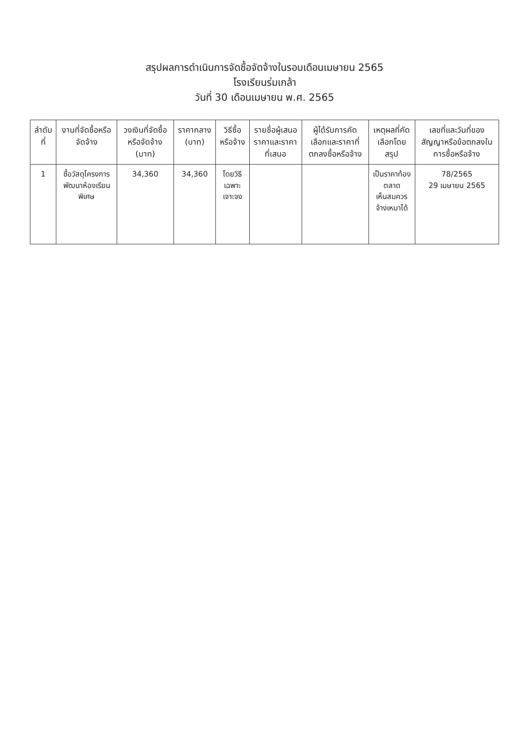สรุปผลการดำเนินการจัดซื้อจัดจ้างในรอบเดือนเมษายน 2565
โรงเรียนร่มเกล้า
วันที่ 30 เดือนเมษายน พ.ศ. 2565
| ลำดับที่ | งานที่จัดซื้อหรือจัดจ้าง | วงเงินที่จัดซื้อหรือจัดจ้าง (บาท) | ราคากลาง (บาท) | วิธีซื้อหรือจ้าง | รายชื่อผู้เสนอราคาและราคาที่เสนอ | ผู้ได้รับการคัดเลือกและราคาที่ตกลงซื้อหรือจ้าง | เหตุผลที่คัดเลือกโดยสรุป | เลขที่และวันที่ของสัญญาหรือข้อตกลงในการซื้อหรือจ้าง |
| --- | --- | --- | --- | --- | --- | --- | --- | --- |
| 1 | ซื้อวัสดุโครงการพัฒนาห้องเรียนพิเศษ | 34,360 | 34,360 | โดยวิธี เฉพาะเจาะจง | | | เป็นราคาท้องตลาด เห็นสมควรจ้างเหมาได้ | 78/2565 29 เมษายน 2565 |